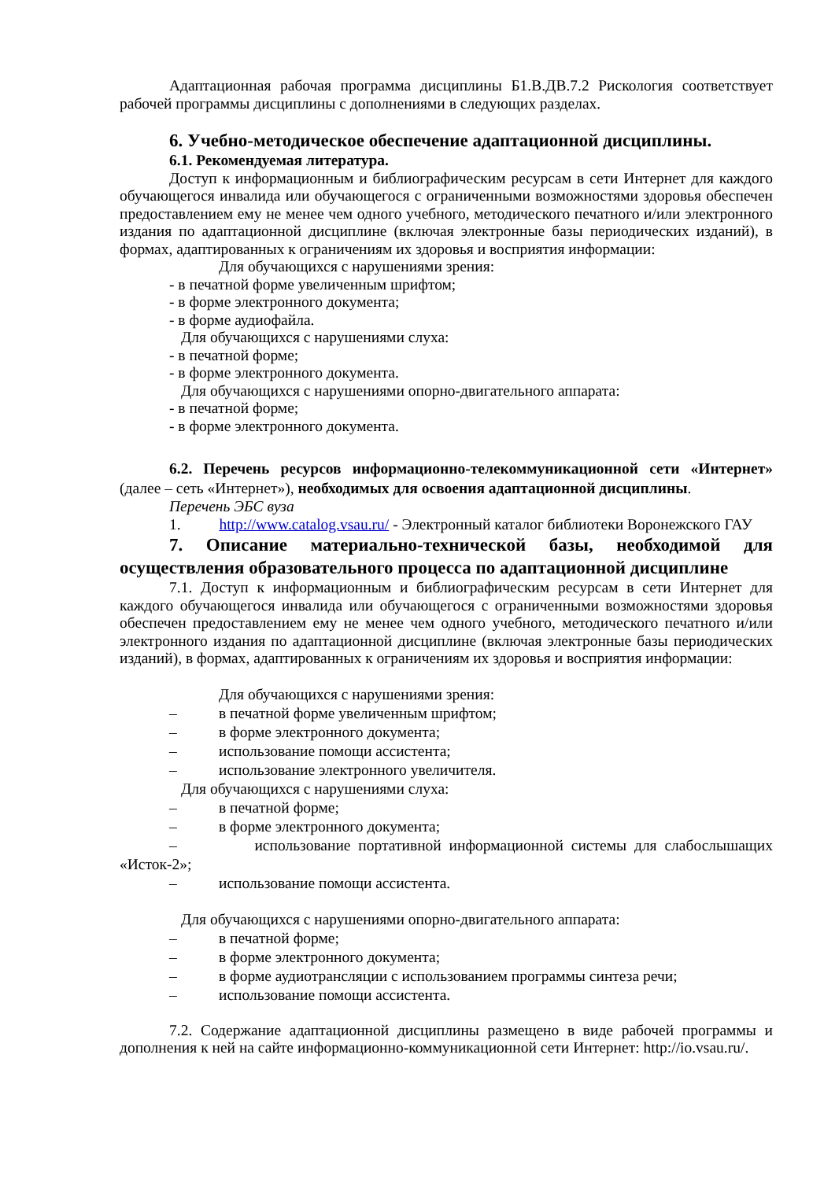Адаптационная рабочая программа дисциплины Б1.В.ДВ.7.2 Рискология соответствует рабочей программы дисциплины с дополнениями в следующих разделах.
6. Учебно-методическое обеспечение адаптационной дисциплины.
6.1. Рекомендуемая литература.
Доступ к информационным и библиографическим ресурсам в сети Интернет для каждого обучающегося инвалида или обучающегося с ограниченными возможностями здоровья обеспечен предоставлением ему не менее чем одного учебного, методического печатного и/или электронного издания по адаптационной дисциплине (включая электронные базы периодических изданий), в формах, адаптированных к ограничениям их здоровья и восприятия информации:
Для обучающихся с нарушениями зрения:
- в печатной форме увеличенным шрифтом;
- в форме электронного документа;
- в форме аудиофайла.
Для обучающихся с нарушениями слуха:
- в печатной форме;
- в форме электронного документа.
Для обучающихся с нарушениями опорно-двигательного аппарата:
- в печатной форме;
- в форме электронного документа.
6.2. Перечень ресурсов информационно-телекоммуникационной сети «Интернет» (далее – сеть «Интернет»), необходимых для освоения адаптационной дисциплины.
Перечень ЭБС вуза
1. http://www.catalog.vsau.ru/ - Электронный каталог библиотеки Воронежского ГАУ
7. Описание материально-технической базы, необходимой для осуществления образовательного процесса по адаптационной дисциплине
7.1. Доступ к информационным и библиографическим ресурсам в сети Интернет для каждого обучающегося инвалида или обучающегося с ограниченными возможностями здоровья обеспечен предоставлением ему не менее чем одного учебного, методического печатного и/или электронного издания по адаптационной дисциплине (включая электронные базы периодических изданий), в формах, адаптированных к ограничениям их здоровья и восприятия информации:
Для обучающихся с нарушениями зрения:
– в печатной форме увеличенным шрифтом;
– в форме электронного документа;
– использование помощи ассистента;
– использование электронного увеличителя.
Для обучающихся с нарушениями слуха:
– в печатной форме;
– в форме электронного документа;
– использование портативной информационной системы для слабослышащих «Исток-2»;
– использование помощи ассистента.
Для обучающихся с нарушениями опорно-двигательного аппарата:
– в печатной форме;
– в форме электронного документа;
– в форме аудиотрансляции с использованием программы синтеза речи;
– использование помощи ассистента.
7.2. Содержание адаптационной дисциплины размещено в виде рабочей программы и дополнения к ней на сайте информационно-коммуникационной сети Интернет: http://io.vsau.ru/.